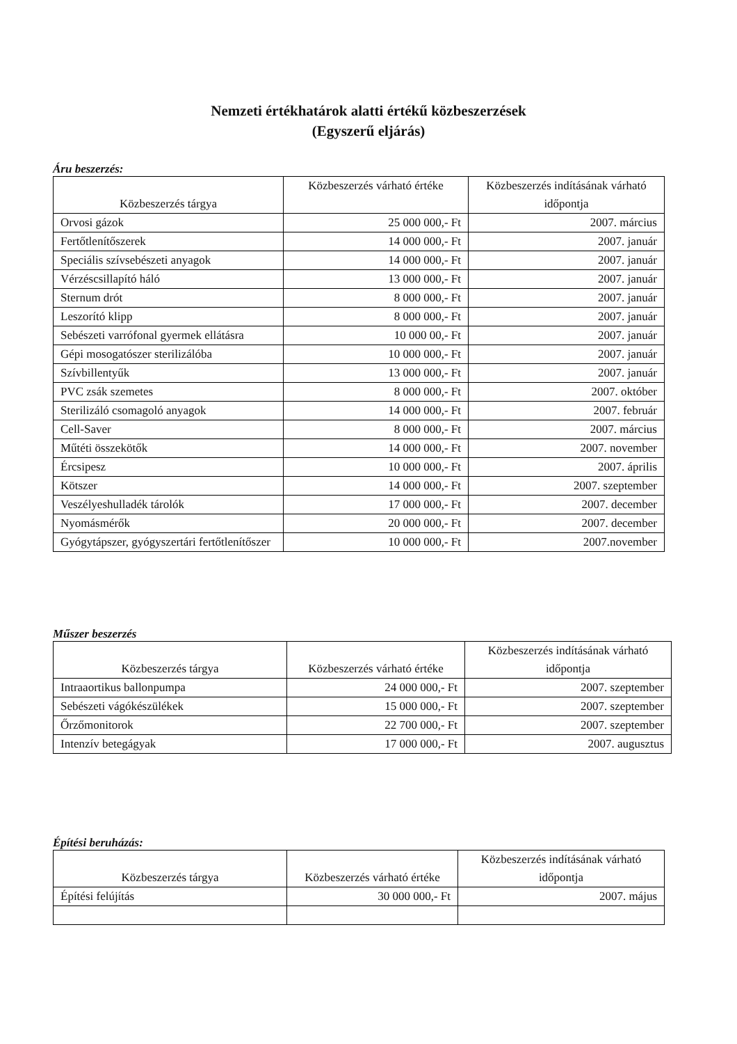Nemzeti értékhatárok alatti értékű közbeszerzések
(Egyszerű eljárás)
Áru beszerzés:
| Közbeszerzés tárgya | Közbeszerzés várható értéke | Közbeszerzés indításának várható időpontja |
| --- | --- | --- |
| Orvosi gázok | 25 000 000,- Ft | 2007. március |
| Fertőtlenítőszerek | 14 000 000,- Ft | 2007. január |
| Speciális szívsebészeti anyagok | 14 000 000,- Ft | 2007. január |
| Vérzéscsillapító háló | 13 000 000,- Ft | 2007. január |
| Sternum drót | 8 000 000,- Ft | 2007. január |
| Leszorító klipp | 8 000 000,- Ft | 2007. január |
| Sebészeti varrófonal gyermek ellátásra | 10 000 00,- Ft | 2007. január |
| Gépi mosogatószer sterilizálóba | 10 000 000,- Ft | 2007. január |
| Szívbillentyűk | 13 000 000,- Ft | 2007. január |
| PVC zsák szemetes | 8 000 000,- Ft | 2007. október |
| Sterilizáló csomagoló anyagok | 14 000 000,- Ft | 2007. február |
| Cell-Saver | 8 000 000,- Ft | 2007. március |
| Műtéti összekötők | 14 000 000,- Ft | 2007. november |
| Ércsipesz | 10 000 000,- Ft | 2007. április |
| Kötszer | 14 000 000,- Ft | 2007. szeptember |
| Veszélyeshulladék tárolók | 17 000 000,- Ft | 2007. december |
| Nyomásmérők | 20 000 000,- Ft | 2007. december |
| Gyógytápszer, gyógyszertári fertőtlenítőszer | 10 000 000,- Ft | 2007.november |
Műszer beszerzés
| Közbeszerzés tárgya | Közbeszerzés várható értéke | Közbeszerzés indításának várható időpontja |
| --- | --- | --- |
| Intraaortikus ballonpumpa | 24 000 000,- Ft | 2007. szeptember |
| Sebészeti vágókészülékek | 15 000 000,- Ft | 2007. szeptember |
| Őrzőmonitorok | 22 700 000,- Ft | 2007. szeptember |
| Intenzív betegágyak | 17 000 000,- Ft | 2007. augusztus |
Építési beruházás:
| Közbeszerzés tárgya | Közbeszerzés várható értéke | Közbeszerzés indításának várható időpontja |
| --- | --- | --- |
| Építési felújítás | 30 000 000,- Ft | 2007. május |